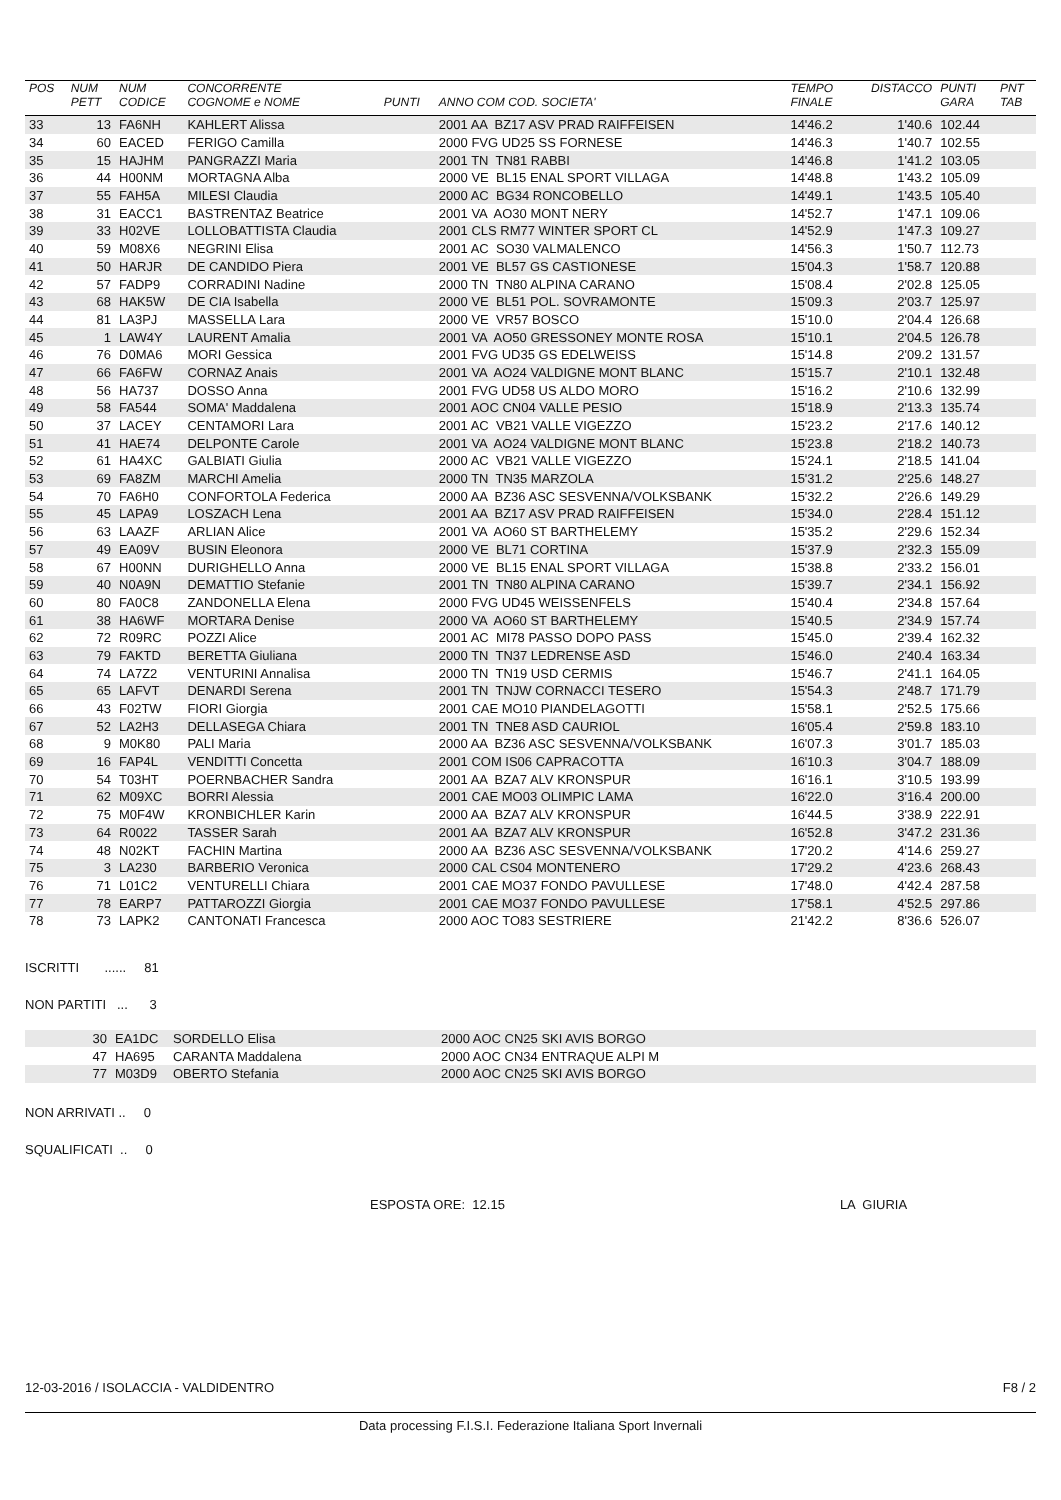| POS | NUM PETT | NUM CODICE | CONCORRENTE COGNOME e NOME | PUNTI | ANNO COM COD. SOCIETA' | TEMPO FINALE | DISTACCO | PUNTI GARA | PNT TAB |
| --- | --- | --- | --- | --- | --- | --- | --- | --- | --- |
| 33 | 13 | FA6NH | KAHLERT Alissa | | 2001 AA BZ17 ASV PRAD RAIFFEISEN | 14'46.2 | 1'40.6 | 102.44 | |
| 34 | 60 | EACED | FERIGO Camilla | | 2000 FVG UD25 SS FORNESE | 14'46.3 | 1'40.7 | 102.55 | |
| 35 | 15 | HAJHM | PANGRAZZI Maria | | 2001 TN TN81 RABBI | 14'46.8 | 1'41.2 | 103.05 | |
| 36 | 44 | H00NM | MORTAGNA Alba | | 2000 VE BL15 ENAL SPORT VILLAGA | 14'48.8 | 1'43.2 | 105.09 | |
| 37 | 55 | FAH5A | MILESI Claudia | | 2000 AC BG34 RONCOBELLO | 14'49.1 | 1'43.5 | 105.40 | |
| 38 | 31 | EACC1 | BASTRENTAZ Beatrice | | 2001 VA AO30 MONT NERY | 14'52.7 | 1'47.1 | 109.06 | |
| 39 | 33 | H02VE | LOLLOBATTISTA Claudia | | 2001 CLS RM77 WINTER SPORT CL | 14'52.9 | 1'47.3 | 109.27 | |
| 40 | 59 | M08X6 | NEGRINI Elisa | | 2001 AC SO30 VALMALENCO | 14'56.3 | 1'50.7 | 112.73 | |
| 41 | 50 | HARJR | DE CANDIDO Piera | | 2001 VE BL57 GS CASTIONESE | 15'04.3 | 1'58.7 | 120.88 | |
| 42 | 57 | FADP9 | CORRADINI Nadine | | 2000 TN TN80 ALPINA CARANO | 15'08.4 | 2'02.8 | 125.05 | |
| 43 | 68 | HAK5W | DE CIA Isabella | | 2000 VE BL51 POL. SOVRAMONTE | 15'09.3 | 2'03.7 | 125.97 | |
| 44 | 81 | LA3PJ | MASSELLA Lara | | 2000 VE VR57 BOSCO | 15'10.0 | 2'04.4 | 126.68 | |
| 45 | 1 | LAW4Y | LAURENT Amalia | | 2001 VA AO50 GRESSONEY MONTE ROSA | 15'10.1 | 2'04.5 | 126.78 | |
| 46 | 76 | D0MA6 | MORI Gessica | | 2001 FVG UD35 GS EDELWEISS | 15'14.8 | 2'09.2 | 131.57 | |
| 47 | 66 | FA6FW | CORNAZ Anais | | 2001 VA AO24 VALDIGNE MONT BLANC | 15'15.7 | 2'10.1 | 132.48 | |
| 48 | 56 | HA737 | DOSSO Anna | | 2001 FVG UD58 US ALDO MORO | 15'16.2 | 2'10.6 | 132.99 | |
| 49 | 58 | FA544 | SOMA' Maddalena | | 2001 AOC CN04 VALLE PESIO | 15'18.9 | 2'13.3 | 135.74 | |
| 50 | 37 | LACEY | CENTAMORI Lara | | 2001 AC VB21 VALLE VIGEZZO | 15'23.2 | 2'17.6 | 140.12 | |
| 51 | 41 | HAE74 | DELPONTE Carole | | 2001 VA AO24 VALDIGNE MONT BLANC | 15'23.8 | 2'18.2 | 140.73 | |
| 52 | 61 | HA4XC | GALBIATI Giulia | | 2000 AC VB21 VALLE VIGEZZO | 15'24.1 | 2'18.5 | 141.04 | |
| 53 | 69 | FA8ZM | MARCHI Amelia | | 2000 TN TN35 MARZOLA | 15'31.2 | 2'25.6 | 148.27 | |
| 54 | 70 | FA6H0 | CONFORTOLA Federica | | 2000 AA BZ36 ASC SESVENNA/VOLKSBANK | 15'32.2 | 2'26.6 | 149.29 | |
| 55 | 45 | LAPA9 | LOSZACH Lena | | 2001 AA BZ17 ASV PRAD RAIFFEISEN | 15'34.0 | 2'28.4 | 151.12 | |
| 56 | 63 | LAAZF | ARLIAN Alice | | 2001 VA AO60 ST BARTHELEMY | 15'35.2 | 2'29.6 | 152.34 | |
| 57 | 49 | EA09V | BUSIN Eleonora | | 2000 VE BL71 CORTINA | 15'37.9 | 2'32.3 | 155.09 | |
| 58 | 67 | H00NN | DURIGHELLO Anna | | 2000 VE BL15 ENAL SPORT VILLAGA | 15'38.8 | 2'33.2 | 156.01 | |
| 59 | 40 | N0A9N | DEMATTIO Stefanie | | 2001 TN TN80 ALPINA CARANO | 15'39.7 | 2'34.1 | 156.92 | |
| 60 | 80 | FA0C8 | ZANDONELLA Elena | | 2000 FVG UD45 WEISSENFELS | 15'40.4 | 2'34.8 | 157.64 | |
| 61 | 38 | HA6WF | MORTARA Denise | | 2000 VA AO60 ST BARTHELEMY | 15'40.5 | 2'34.9 | 157.74 | |
| 62 | 72 | R09RC | POZZI Alice | | 2001 AC MI78 PASSO DOPO PASS | 15'45.0 | 2'39.4 | 162.32 | |
| 63 | 79 | FAKTD | BERETTA Giuliana | | 2000 TN TN37 LEDRENSE ASD | 15'46.0 | 2'40.4 | 163.34 | |
| 64 | 74 | LA7Z2 | VENTURINI Annalisa | | 2000 TN TN19 USD CERMIS | 15'46.7 | 2'41.1 | 164.05 | |
| 65 | 65 | LAFVT | DENARDI Serena | | 2001 TN TNJW CORNACCI TESERO | 15'54.3 | 2'48.7 | 171.79 | |
| 66 | 43 | F02TW | FIORI Giorgia | | 2001 CAE MO10 PIANDELAGOTTI | 15'58.1 | 2'52.5 | 175.66 | |
| 67 | 52 | LA2H3 | DELLASEGA Chiara | | 2001 TN TNE8 ASD CAURIOL | 16'05.4 | 2'59.8 | 183.10 | |
| 68 | 9 | M0K80 | PALI Maria | | 2000 AA BZ36 ASC SESVENNA/VOLKSBANK | 16'07.3 | 3'01.7 | 185.03 | |
| 69 | 16 | FAP4L | VENDITTI Concetta | | 2001 COM IS06 CAPRACOTTA | 16'10.3 | 3'04.7 | 188.09 | |
| 70 | 54 | T03HT | POERNBACHER Sandra | | 2001 AA BZA7 ALV KRONSPUR | 16'16.1 | 3'10.5 | 193.99 | |
| 71 | 62 | M09XC | BORRI Alessia | | 2001 CAE MO03 OLIMPIC LAMA | 16'22.0 | 3'16.4 | 200.00 | |
| 72 | 75 | M0F4W | KRONBICHLER Karin | | 2000 AA BZA7 ALV KRONSPUR | 16'44.5 | 3'38.9 | 222.91 | |
| 73 | 64 | R0022 | TASSER Sarah | | 2001 AA BZA7 ALV KRONSPUR | 16'52.8 | 3'47.2 | 231.36 | |
| 74 | 48 | N02KT | FACHIN Martina | | 2000 AA BZ36 ASC SESVENNA/VOLKSBANK | 17'20.2 | 4'14.6 | 259.27 | |
| 75 | 3 | LA230 | BARBERIO Veronica | | 2000 CAL CS04 MONTENERO | 17'29.2 | 4'23.6 | 268.43 | |
| 76 | 71 | L01C2 | VENTURELLI Chiara | | 2001 CAE MO37 FONDO PAVULLESE | 17'48.0 | 4'42.4 | 287.58 | |
| 77 | 78 | EARP7 | PATTAROZZI Giorgia | | 2001 CAE MO37 FONDO PAVULLESE | 17'58.1 | 4'52.5 | 297.86 | |
| 78 | 73 | LAPK2 | CANTONATI Francesca | | 2000 AOC TO83 SESTRIERE | 21'42.2 | 8'36.6 | 526.07 | |
ISCRITTI ...... 81
NON PARTITI ... 3
| | 30 | EA1DC | SORDELLO Elisa | 2000 AOC CN25 SKI AVIS BORGO |
| | 47 | HA695 | CARANTA Maddalena | 2000 AOC CN34 ENTRAQUE ALPI M |
| | 77 | M03D9 | OBERTO Stefania | 2000 AOC CN25 SKI AVIS BORGO |
NON ARRIVATI .. 0
SQUALIFICATI .. 0
ESPOSTA ORE: 12.15 LA GIURIA
12-03-2016 / ISOLACCIA - VALDIDENTRO F8 / 2
Data processing F.I.S.I. Federazione Italiana Sport Invernali